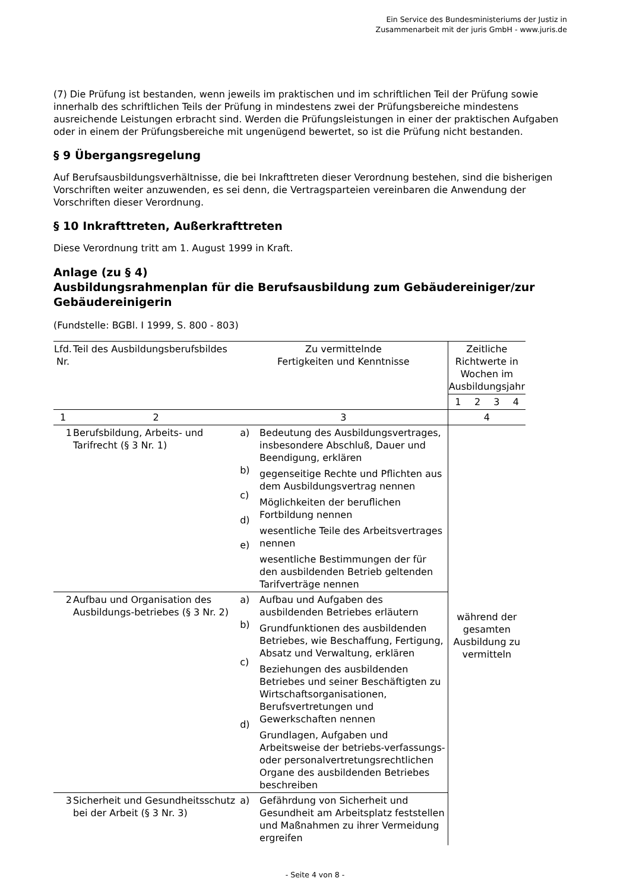Ein Service des Bundesministeriums der Justiz in
Zusammenarbeit mit der juris GmbH - www.juris.de
(7) Die Prüfung ist bestanden, wenn jeweils im praktischen und im schriftlichen Teil der Prüfung sowie innerhalb des schriftlichen Teils der Prüfung in mindestens zwei der Prüfungsbereiche mindestens ausreichende Leistungen erbracht sind. Werden die Prüfungsleistungen in einer der praktischen Aufgaben oder in einem der Prüfungsbereiche mit ungenügend bewertet, so ist die Prüfung nicht bestanden.
§ 9 Übergangsregelung
Auf Berufsausbildungsverhältnisse, die bei Inkrafttreten dieser Verordnung bestehen, sind die bisherigen Vorschriften weiter anzuwenden, es sei denn, die Vertragsparteien vereinbaren die Anwendung der Vorschriften dieser Verordnung.
§ 10 Inkrafttreten, Außerkrafttreten
Diese Verordnung tritt am 1. August 1999 in Kraft.
Anlage (zu § 4)
Ausbildungsrahmenplan für die Berufsausbildung zum Gebäudereiniger/zur Gebäudereinigerin
(Fundstelle: BGBl. I 1999, S. 800 - 803)
| Lfd. Nr. | Teil des Ausbildungsberufsbildes | Zu vermittelnde Fertigkeiten und Kenntnisse | | Zeitliche Richtwerte in Wochen im Ausbildungsjahr | | | |
| --- | --- | --- | --- | --- | --- | --- | --- |
| | | | | 1 | 2 | 3 | 4 |
| 1 | 2 | 3 | | 4 | | | |
| 1 | Berufsbildung, Arbeits- und Tarifrecht (§ 3 Nr. 1) | a) b) c) d) e) | Bedeutung des Ausbildungsvertrages, insbesondere Abschluß, Dauer und Beendigung, erklären gegenseitige Rechte und Pflichten aus dem Ausbildungsvertrag nennen Möglichkeiten der beruflichen Fortbildung nennen wesentliche Teile des Arbeitsvertrages nennen wesentliche Bestimmungen der für den ausbildenden Betrieb geltenden Tarifverträge nennen | während der gesamten Ausbildung zu vermitteln | | | |
| 2 | Aufbau und Organisation des Ausbildungs-betriebes (§ 3 Nr. 2) | a) b) c) d) | Aufbau und Aufgaben des ausbildenden Betriebes erläutern Grundfunktionen des ausbildenden Betriebes, wie Beschaffung, Fertigung, Absatz und Verwaltung, erklären Beziehungen des ausbildenden Betriebes und seiner Beschäftigten zu Wirtschaftsorganisationen, Berufsvertretungen und Gewerkschaften nennen Grundlagen, Aufgaben und Arbeitsweise der betriebs-verfassungs- oder personalvertretungsrechtlichen Organe des ausbildenden Betriebes beschreiben | | | | |
| 3 | Sicherheit und Gesundheitsschutz bei der Arbeit (§ 3 Nr. 3) | a) | Gefährdung von Sicherheit und Gesundheit am Arbeitsplatz feststellen und Maßnahmen zu ihrer Vermeidung ergreifen | | | | |
- Seite 4 von 8 -